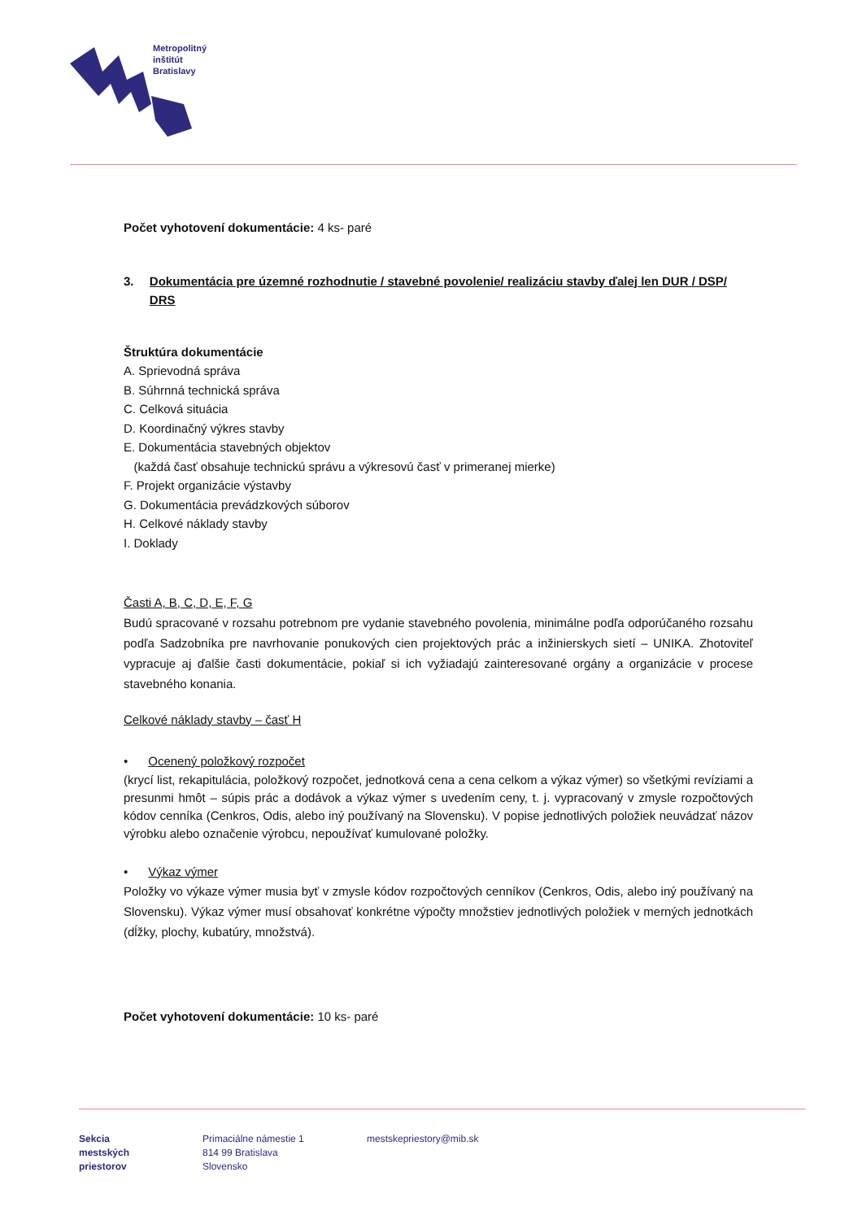Metropolitný
inštitút
Bratislavy
Počet vyhotovení dokumentácie: 4 ks- paré
3. Dokumentácia pre územné rozhodnutie / stavebné povolenie/ realizáciu stavby ďalej len DUR / DSP/ DRS
Štruktúra dokumentácie
A. Sprievodná správa
B. Súhrnná technická správa
C. Celková situácia
D. Koordinačný výkres stavby
E. Dokumentácia stavebných objektov
(každá časť obsahuje technickú správu a výkresovú časť v primeranej mierke)
F. Projekt organizácie výstavby
G. Dokumentácia prevádzkových súborov
H. Celkové náklady stavby
I. Doklady
Časti A, B, C, D, E, F, G
Budú spracované v rozsahu potrebnom pre vydanie stavebného povolenia, minimálne podľa odporúčaného rozsahu podľa Sadzobníka pre navrhovanie ponukových cien projektových prác a inžinierskych sietí – UNIKA. Zhotoviteľ vypracuje aj ďalšie časti dokumentácie, pokiaľ si ich vyžiadajú zainteresované orgány a organizácie v procese stavebného konania.
Celkové náklady stavby – časť H
• Ocenený položkový rozpočet
(krycí list, rekapitulácia, položkový rozpočet, jednotková cena a cena celkom a výkaz výmer) so všetkými revíziami a presunmi hmôt – súpis prác a dodávok a výkaz výmer s uvedením ceny, t. j. vypracovaný v zmysle rozpočtových kódov cenníka (Cenkros, Odis, alebo iný používaný na Slovensku). V popise jednotlivých položiek neuvádzať názov výrobku alebo označenie výrobcu, nepoužívať kumulované položky.
• Výkaz výmer
Položky vo výkaze výmer musia byť v zmysle kódov rozpočtových cenníkov (Cenkros, Odis, alebo iný používaný na Slovensku). Výkaz výmer musí obsahovať konkrétne výpočty množstiev jednotlivých položiek v merných jednotkách (dĺžky, plochy, kubatúry, množstvá).
Počet vyhotovení dokumentácie: 10 ks- paré
Sekcia
mestských
priestorov
Primaciálne námestie 1
814 99 Bratislava
Slovensko
mestskepriestory@mib.sk